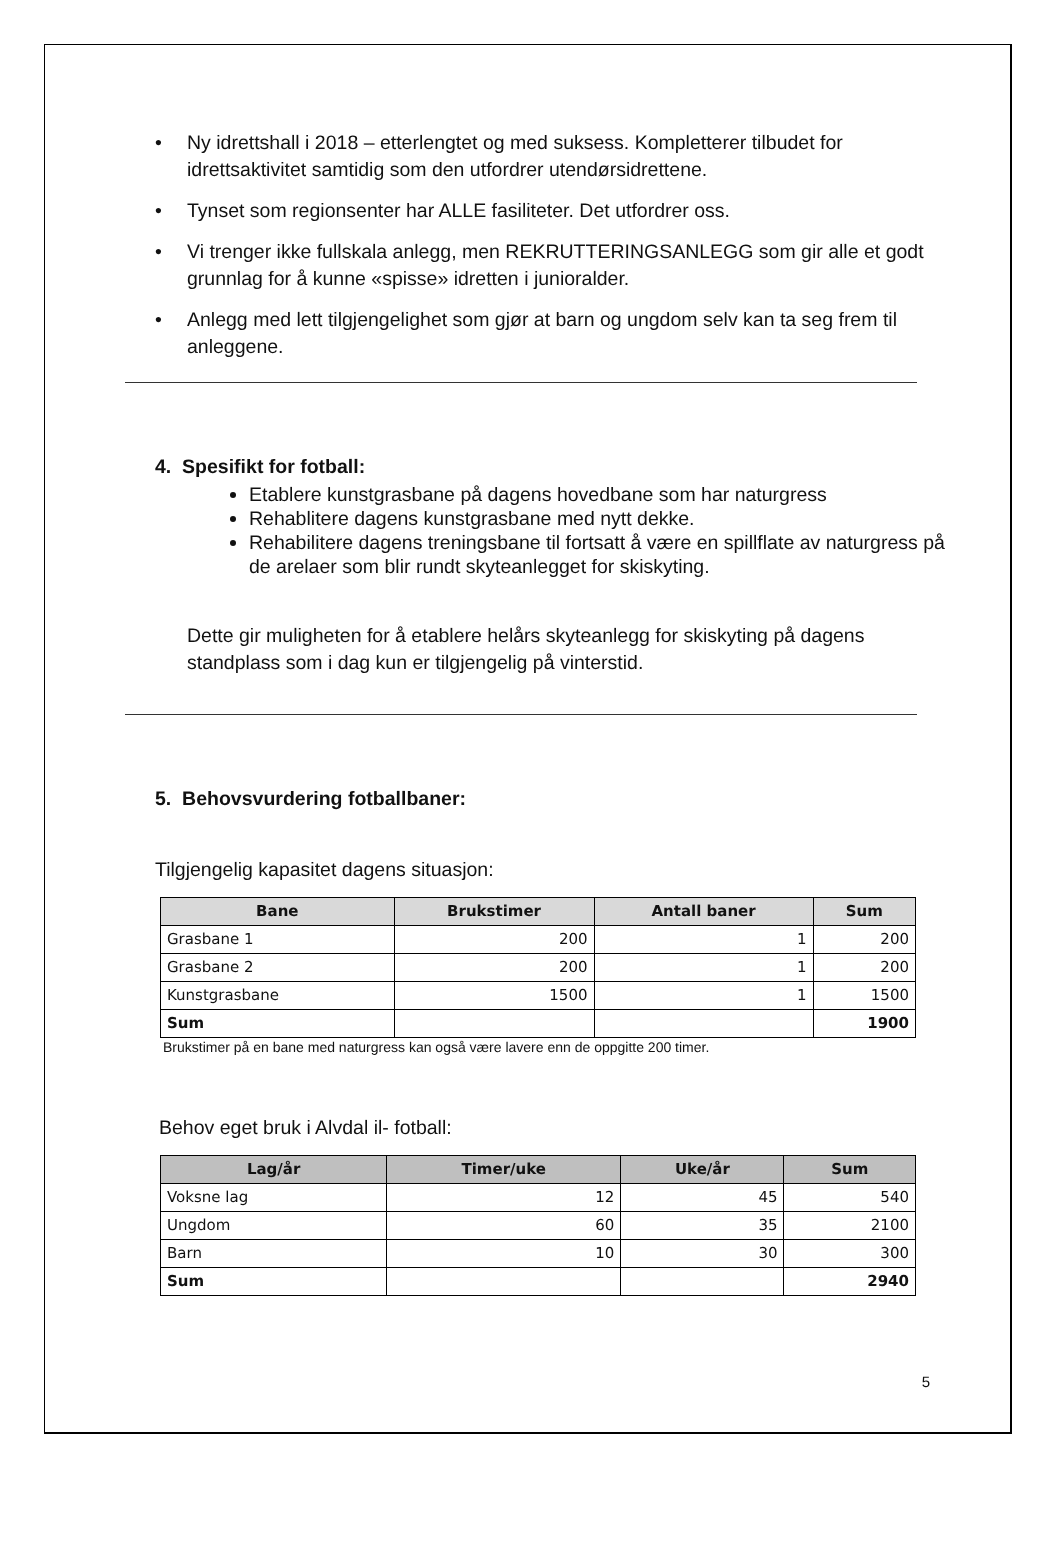• Ny idrettshall i 2018 – etterlengtet og med suksess. Kompletterer tilbudet for idrettsaktivitet samtidig som den utfordrer utendørsidrettene.
• Tynset som regionsenter har ALLE fasiliteter. Det utfordrer oss.
• Vi trenger ikke fullskala anlegg, men REKRUTTERINGSANLEGG som gir alle et godt grunnlag for å kunne «spisse» idretten i junioralder.
• Anlegg med lett tilgjengelighet som gjør at barn og ungdom selv kan ta seg frem til anleggene.
4. Spesifikt for fotball:
Etablere kunstgrasbane på dagens hovedbane som har naturgress
Rehablitere dagens kunstgrasbane med nytt dekke.
Rehabilitere dagens treningsbane til fortsatt å være en spillflate av naturgress på de arelaer som blir rundt skyteanlegget for skiskyting.
Dette gir muligheten for å etablere helårs skyteanlegg for skiskyting på dagens standplass som i dag kun er tilgjengelig på vinterstid.
5. Behovsvurdering fotballbaner:
Tilgjengelig kapasitet dagens situasjon:
| Bane | Brukstimer | Antall baner | Sum |
| --- | --- | --- | --- |
| Grasbane 1 | 200 | 1 | 200 |
| Grasbane 2 | 200 | 1 | 200 |
| Kunstgrasbane | 1500 | 1 | 1500 |
| Sum | | | 1900 |
Brukstimer på en bane med naturgress kan også være lavere enn de oppgitte 200 timer.
Behov eget bruk i Alvdal il- fotball:
| Lag/år | Timer/uke | Uke/år | Sum |
| --- | --- | --- | --- |
| Voksne lag | 12 | 45 | 540 |
| Ungdom | 60 | 35 | 2100 |
| Barn | 10 | 30 | 300 |
| Sum | | | 2940 |
5